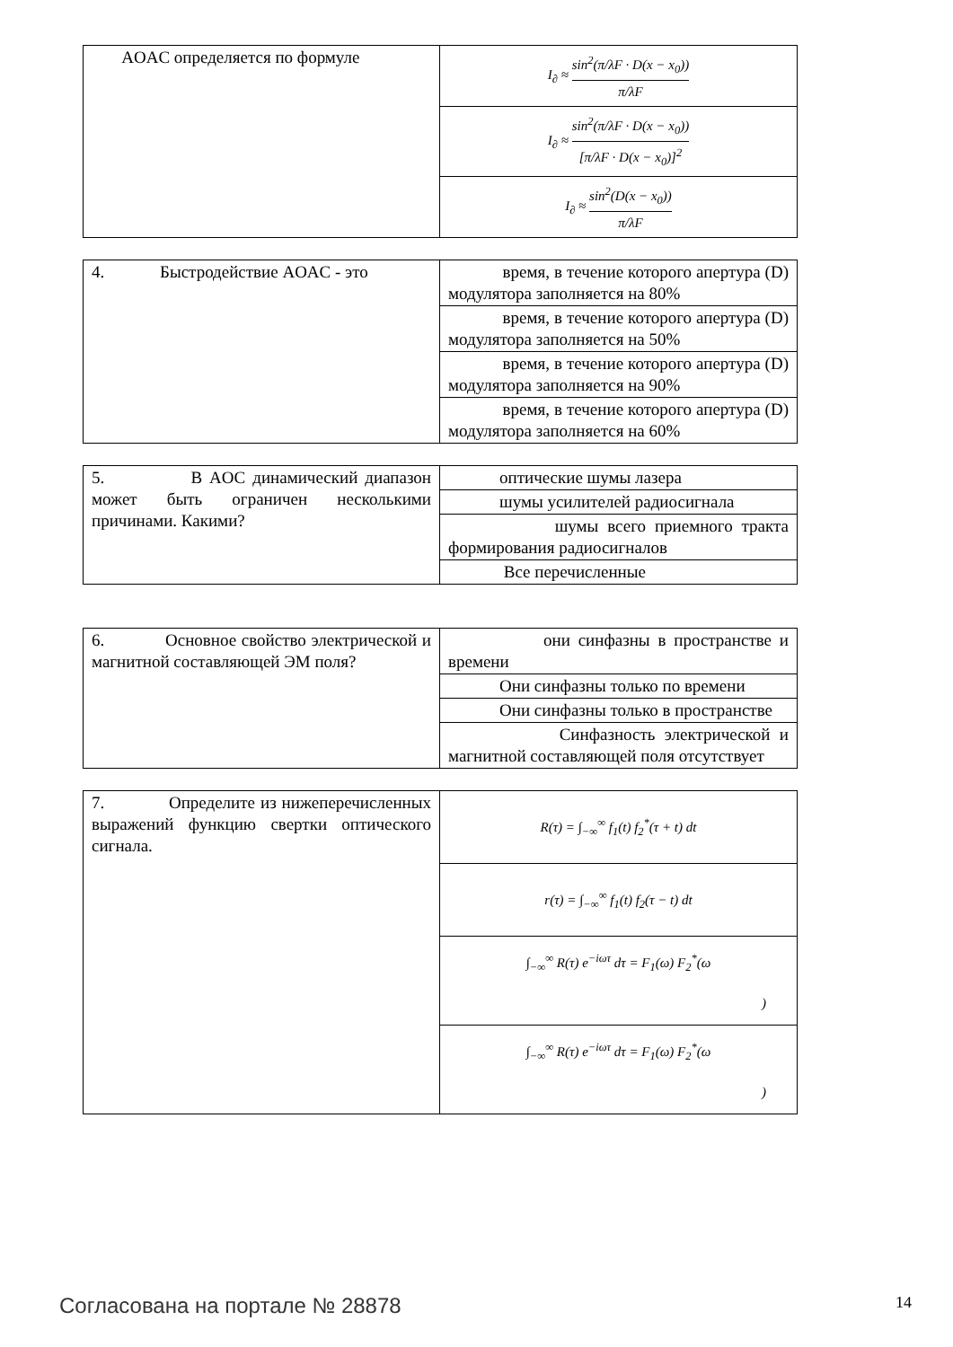| AOAC определяется по формуле | I<sub>∂</sub> ≈ sin<sup>2</sup>(π/λF · D(x − x<sub>0</sub>)) π/λF |
| | I<sub>∂</sub> ≈ sin<sup>2</sup>(π/λF · D(x − x<sub>0</sub>)) [π/λF · D(x − x<sub>0</sub>)]<sup>2</sup> |
| | I<sub>∂</sub> ≈ sin<sup>2</sup>(D(x − x<sub>0</sub>)) π/λF |
| 4. Быстродействие AOAC - это | время, в течение которого апертура (D) модулятора заполняется на 80% |
| | время, в течение которого апертура (D) модулятора заполняется на 50% |
| | время, в течение которого апертура (D) модулятора заполняется на 90% |
| | время, в течение которого апертура (D) модулятора заполняется на 60% |
| 5. В AOC динамический диапазон может быть ограничен несколькими причинами. Какими? | оптические шумы лазера |
| | шумы усилителей радиосигнала |
| | шумы всего приемного тракта формирования радиосигналов |
| | Все перечисленные |
| 6. Основное свойство электрической и магнитной составляющей ЭМ поля? | они синфазны в пространстве и времени |
| | Они синфазны только по времени |
| | Они синфазны только в пространстве |
| | Синфазность электрической и магнитной составляющей поля отсутствует |
| 7. Определите из нижеперечисленных выражений функцию свертки оптического сигнала. | R(τ) = ∫<sub>−∞</sub><sup>∞</sup> f<sub>1</sub>(t) f<sub>2</sub><sup>*</sup>(τ + t) dt |
| | r(τ) = ∫<sub>−∞</sub><sup>∞</sup> f<sub>1</sub>(t) f<sub>2</sub>(τ − t) dt |
| | ∫<sub>−∞</sub><sup>∞</sup> R(τ) e<sup>−iωτ</sup> dτ = F<sub>1</sub>(ω) F<sub>2</sub><sup>*</sup>(ω ) |
| | ∫<sub>−∞</sub><sup>∞</sup> R(τ) e<sup>−iωτ</sup> dτ = F<sub>1</sub>(ω) F<sub>2</sub><sup>*</sup>(ω ) |
Согласована на портале № 28878 14